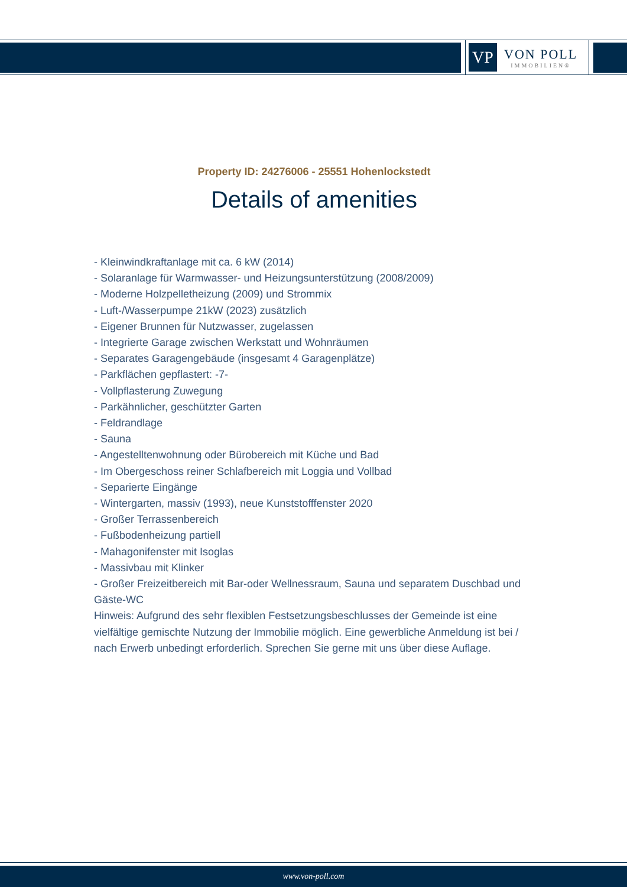VP
VON POLL
IMMOBILIEN®
Property ID: 24276006 - 25551 Hohenlockstedt
Details of amenities
- Kleinwindkraftanlage mit ca. 6 kW (2014)
- Solaranlage für Warmwasser- und Heizungsunterstützung (2008/2009)
- Moderne Holzpelletheizung (2009) und Strommix
- Luft-/Wasserpumpe 21kW (2023) zusätzlich
- Eigener Brunnen für Nutzwasser, zugelassen
- Integrierte Garage zwischen Werkstatt und Wohnräumen
- Separates Garagengebäude (insgesamt 4 Garagenplätze)
- Parkflächen gepflastert: -7-
- Vollpflasterung Zuwegung
- Parkähnlicher, geschützter Garten
- Feldrandlage
- Sauna
- Angestelltenwohnung oder Bürobereich mit Küche und Bad
- Im Obergeschoss reiner Schlafbereich mit Loggia und Vollbad
- Separierte Eingänge
- Wintergarten, massiv (1993), neue Kunststofffenster 2020
- Großer Terrassenbereich
- Fußbodenheizung partiell
- Mahagonifenster mit Isoglas
- Massivbau mit Klinker
- Großer Freizeitbereich mit Bar-oder Wellnessraum, Sauna und separatem Duschbad und Gäste-WC
Hinweis: Aufgrund des sehr flexiblen Festsetzungsbeschlusses der Gemeinde ist eine vielfältige gemischte Nutzung der Immobilie möglich. Eine gewerbliche Anmeldung ist bei / nach Erwerb unbedingt erforderlich. Sprechen Sie gerne mit uns über diese Auflage.
www.von-poll.com